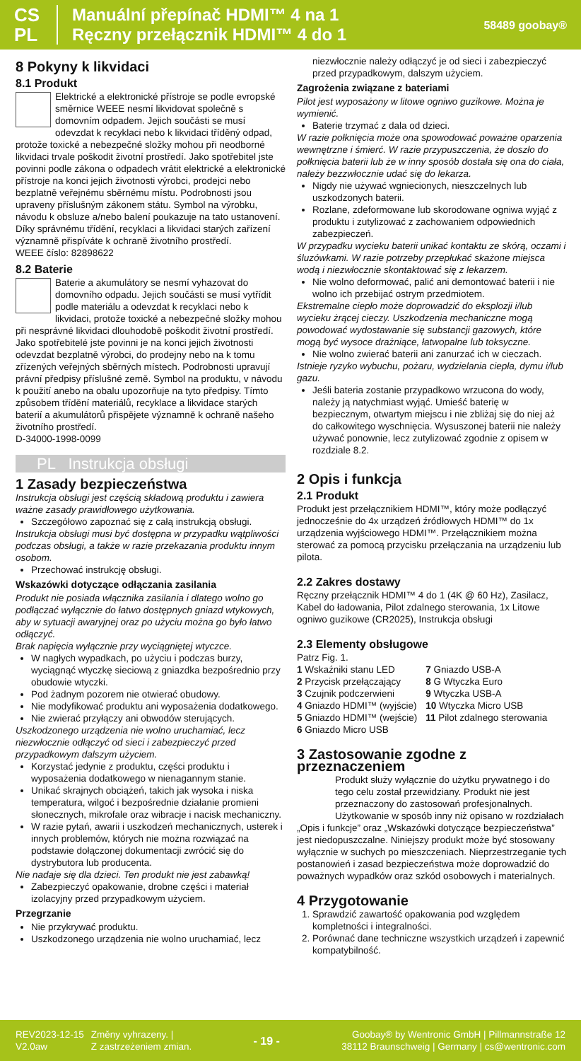CS
PL
Manuální přepínač HDMI™ 4 na 1
Ręczny przełącznik HDMI™ 4 do 1
58489 goobay®
8 Pokyny k likvidaci
8.1 Produkt
Elektrické a elektronické přístroje se podle evropské směrnice WEEE nesmí likvidovat společně s domovním odpadem. Jejich součásti se musí odevzdat k recyklaci nebo k likvidaci tříděný odpad, protože toxické a nebezpečné složky mohou při neodborné likvidaci trvale poškodit životní prostředí. Jako spotřebitel jste povinni podle zákona o odpadech vrátit elektrické a elektronické přístroje na konci jejich životnosti výrobci, prodejci nebo bezplatně veřejnému sběrnému místu. Podrobnosti jsou upraveny příslušným zákonem státu. Symbol na výrobku, návodu k obsluze a/nebo balení poukazuje na tato ustanovení. Díky správnému třídění, recyklaci a likvidaci starých zařízení významně přispíváte k ochraně životního prostředí.
WEEE číslo: 82898622
8.2 Baterie
Baterie a akumulátory se nesmí vyhazovat do domovního odpadu. Jejich součásti se musí vytřídit podle materiálu a odevzdat k recyklaci nebo k likvidaci, protože toxické a nebezpečné složky mohou při nesprávné likvidaci dlouhodobě poškodit životní prostředí. Jako spotřebitelé jste povinni je na konci jejich životnosti odevzdat bezplatně výrobci, do prodejny nebo na k tomu zřízených veřejných sběrných místech. Podrobnosti upravují právní předpisy příslušné země. Symbol na produktu, v návodu k použití anebo na obalu upozorňuje na tyto předpisy. Tímto způsobem třídění materiálů, recyklace a likvidace starých baterií a akumulátorů přispějete významně k ochraně našeho životního prostředí.
D-34000-1998-0099
PL Instrukcja obsługi
1 Zasady bezpieczeństwa
Instrukcja obsługi jest częścią składową produktu i zawiera ważne zasady prawidłowego użytkowania.
Szczegółowo zapoznać się z całą instrukcją obsługi.
Instrukcja obsługi musi być dostępna w przypadku wątpliwości podczas obsługi, a także w razie przekazania produktu innym osobom.
Przechować instrukcję obsługi.
Wskazówki dotyczące odłączania zasilania
Produkt nie posiada włącznika zasilania i dlatego wolno go podłączać wyłącznie do łatwo dostępnych gniazd wtykowych, aby w sytuacji awaryjnej oraz po użyciu można go było łatwo odłączyć.
Brak napięcia wyłącznie przy wyciągniętej wtyczce.
W nagłych wypadkach, po użyciu i podczas burzy, wyciągnąć wtyczkę sieciową z gniazdka bezpośrednio przy obudowie wtyczki.
Pod żadnym pozorem nie otwierać obudowy.
Nie modyfikować produktu ani wyposażenia dodatkowego.
Nie zwierać przyłączy ani obwodów sterujących.
Uszkodzonego urządzenia nie wolno uruchamiać, lecz niezwłocznie odłączyć od sieci i zabezpieczyć przed przypadkowym dalszym użyciem.
Korzystać jedynie z produktu, części produktu i wyposażenia dodatkowego w nienagannym stanie.
Unikać skrajnych obciążeń, takich jak wysoka i niska temperatura, wilgoć i bezpośrednie działanie promieni słonecznych, mikrofale oraz wibracje i nacisk mechaniczny.
W razie pytań, awarii i uszkodzeń mechanicznych, usterek i innych problemów, których nie można rozwiązać na podstawie dołączonej dokumentacji zwrócić się do dystrybutora lub producenta.
Nie nadaje się dla dzieci. Ten produkt nie jest zabawką!
Zabezpieczyć opakowanie, drobne części i materiał izolacyjny przed przypadkowym użyciem.
Przegrzanie
Nie przykrywać produktu.
Uszkodzonego urządzenia nie wolno uruchamiać, lecz
niezwłocznie należy odłączyć je od sieci i zabezpieczyć przed przypadkowym, dalszym użyciem.
Zagrożenia związane z bateriami
Pilot jest wyposażony w litowe ogniwo guzikowe. Można je wymienić.
Baterie trzymać z dala od dzieci.
W razie połknięcia może ona spowodować poważne oparzenia wewnętrzne i śmierć. W razie przypuszczenia, że doszło do połknięcia baterii lub że w inny sposób dostała się ona do ciała, należy bezzwłocznie udać się do lekarza.
Nigdy nie używać wgniecionych, nieszczelnych lub uszkodzonych baterii.
Rozlane, zdeformowane lub skorodowane ogniwa wyjąć z produktu i zutylizować z zachowaniem odpowiednich zabezpieczeń.
W przypadku wycieku baterii unikać kontaktu ze skórą, oczami i śluzówkami. W razie potrzeby przepłukać skażone miejsca wodą i niezwłocznie skontaktować się z lekarzem.
Nie wolno deformować, palić ani demontować baterii i nie wolno ich przebijać ostrym przedmiotem.
Ekstremalne ciepło może doprowadzić do eksplozji i/lub wycieku żrącej cieczy. Uszkodzenia mechaniczne mogą powodować wydostawanie się substancji gazowych, które mogą być wysoce drażniące, łatwopalne lub toksyczne.
Nie wolno zwierać baterii ani zanurzać ich w cieczach.
Istnieje ryzyko wybuchu, pożaru, wydzielania ciepła, dymu i/lub gazu.
Jeśli bateria zostanie przypadkowo wrzucona do wody, należy ją natychmiast wyjąć. Umieść baterię w bezpiecznym, otwartym miejscu i nie zbliżaj się do niej aż do całkowitego wyschnięcia. Wysuszonej baterii nie należy używać ponownie, lecz zutylizować zgodnie z opisem w rozdziale 8.2.
2 Opis i funkcja
2.1 Produkt
Produkt jest przełącznikiem HDMI™, który może podłączyć jednocześnie do 4x urządzeń źródłowych HDMI™ do 1x urządzenia wyjściowego HDMI™. Przełącznikiem można sterować za pomocą przycisku przełączania na urządzeniu lub pilota.
2.2 Zakres dostawy
Ręczny przełącznik HDMI™ 4 do 1 (4K @ 60 Hz), Zasilacz, Kabel do ładowania, Pilot zdalnego sterowania, 1x Litowe ogniwo guzikowe (CR2025), Instrukcja obsługi
2.3 Elementy obsługowe
Patrz Fig. 1.
| 1 Wskaźniki stanu LED | 7 Gniazdo USB-A |
| 2 Przycisk przełączający | 8 G Wtyczka Euro |
| 3 Czujnik podczerwieni | 9 Wtyczka USB-A |
| 4 Gniazdo HDMI™ (wyjście) | 10 Wtyczka Micro USB |
| 5 Gniazdo HDMI™ (wejście) | 11 Pilot zdalnego sterowania |
| 6 Gniazdo Micro USB | |
3 Zastosowanie zgodne z przeznaczeniem
Produkt służy wyłącznie do użytku prywatnego i do tego celu został przewidziany. Produkt nie jest przeznaczony do zastosowań profesjonalnych. Użytkowanie w sposób inny niż opisano w rozdziałach „Opis i funkcje” oraz „Wskazówki dotyczące bezpieczeństwa” jest niedopuszczalne. Niniejszy produkt może być stosowany wyłącznie w suchych po mieszczeniach. Nieprzestrzeganie tych postanowień i zasad bezpieczeństwa może doprowadzić do poważnych wypadków oraz szkód osobowych i materialnych.
4 Przygotowanie
1. Sprawdzić zawartość opakowania pod względem kompletności i integralności.
2. Porównać dane techniczne wszystkich urządzeń i zapewnić kompatybilność.
REV2023-12-15
V2.0aw
Změny vyhrazeny. |
Z zastrzeżeniem zmian.
- 19 -
Goobay® by Wentronic GmbH | Pillmannstraße 12
38112 Braunschweig | Germany | cs@wentronic.com